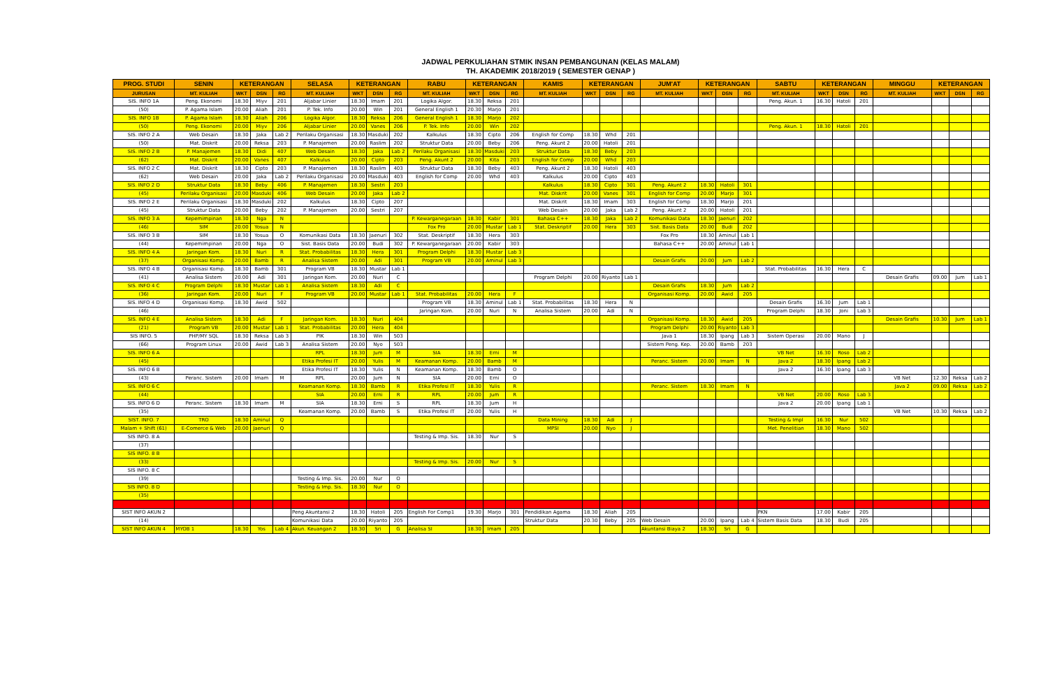JADWAL PERKULIAHAN STMIK INSAN PEMBANGUNAN (KELAS MALAM)
TH. AKADEMIK 2018/2019 ( SEMESTER GENAP )
| PROG. STUDI | SENIN | KETERANGAN | | | SELASA | KETERANGAN | | | RABU | KETERANGAN | | | KAMIS | KETERANGAN | | | JUM'AT | KETERANGAN | | | SABTU | KETERANGAN | | | MINGGU | KETERANGAN | | |
| --- | --- | --- | --- | --- | --- | --- | --- | --- | --- | --- | --- | --- | --- | --- | --- | --- | --- | --- | --- | --- | --- | --- | --- | --- | --- | --- | --- | --- |
| JURUSAN | MT. KULIAH | WKT | DSN | RG | MT. KULIAH | WKT | DSN | RG | MT. KULIAH | WKT | DSN | RG | MT. KULIAH | WKT | DSN | RG | MT. KULIAH | WKT | DSN | RG | MT. KULIAH | WKT | DSN | RG | MT. KULIAH | WKT | DSN | RG |
| SIS. INFO 1A | Peng. Ekonomi | 18.30 | Miyv | 201 | Aljabar Linier | 18.30 | Imam | 201 | Logika Algor. | 18.30 | Reksa | 201 | | | | | | | | | Peng. Akun. 1 | 16.30 | Hatoli | 201 | | | | |
| (50) | P. Agama Islam | 20.00 | Aliah | 201 | P. Tek. Info | 20.00 | Win | 201 | General English 1 | 20.30 | Marjo | 201 | | | | | | | | | | | | | | | | |
| SIS. INFO 1B | P. Agama Islam | 18.30 | Aliah | 206 | Logika Algor. | 18.30 | Reksa | 206 | General English 1 | 18.30 | Marjo | 202 | | | | | | | | | | | | | | | | |
| (50) | Peng. Ekonomi | 20.00 | Miyv | 206 | Aljabar Linier | 20.00 | Vanes | 206 | P. Tek. Info | 20.00 | Win | 202 | | | | | | | | | Peng. Akun. 1 | 18.30 | Hatoli | 201 | | | | |
| SIS. INFO 2 A | Web Desain | 18.30 | Jaka | Lab 2 | Perilaku Organisasi | 18.30 | Masduki | 202 | Kalkulus | 18.30 | Cipto | 206 | English for Comp | 18.30 | Whd | 201 | | | | | | | | | | | | |
| (50) | Mat. Diskrit | 20.00 | Reksa | 203 | P. Manajemen | 20.00 | Raslim | 202 | Struktur Data | 20.00 | Beby | 206 | Peng. Akunt 2 | 20.00 | Hatoli | 201 | | | | | | | | | | | | |
| SIS. INFO 2 B | P. Manajemen | 18.30 | Didi | 407 | Web Desain | 18.30 | Jaka | Lab 2 | Perilaku Organisasi | 18.30 | Masduki | 203 | Struktur Data | 18.30 | Beby | 203 | | | | | | | | | | | | |
| (62) | Mat. Diskrit | 20.00 | Vanes | 407 | Kalkulus | 20.00 | Cipto | 203 | Peng. Akunt 2 | 20.00 | Kita | 203 | English for Comp | 20.00 | Whd | 203 | | | | | | | | | | | | |
| SIS. INFO 2 C | Mat. Diskrit | 18.30 | Cipto | 203 | P. Manajemen | 18.30 | Raslim | 403 | Struktur Data | 18.30 | Beby | 403 | Peng. Akunt 2 | 18.30 | Hatoli | 403 | | | | | | | | | | | | |
| (62) | Web Desain | 20.00 | Jaka | Lab 2 | Perilaku Organisasi | 20.00 | Masduki | 403 | English for Comp | 20.00 | Whd | 403 | Kalkulus | 20.00 | Cipto | 403 | | | | | | | | | | | | |
| SIS. INFO 2 D | Struktur Data | 18.30 | Beby | 406 | P. Manajemen | 18.30 | Sestri | 203 | | | | | Kalkulus | 18.30 | Cipto | 301 | Peng. Akunt 2 | 18.30 | Hatoli | 301 | | | | | | | | |
| (45) | Perilaku Organisasi | 20.00 | Masduki | 406 | Web Desain | 20.00 | Jaka | Lab 2 | | | | | Mat. Diskrit | 20.00 | Vanes | 301 | English for Comp | 20.00 | Marjo | 301 | | | | | | | | |
| SIS. INFO 2 E | Perilaku Organisasi | 18.30 | Masduki | 202 | Kalkulus | 18.30 | Cipto | 207 | | | | | Mat. Diskrit | 18.30 | Imam | 303 | English for Comp | 18.30 | Marjo | 201 | | | | | | | | |
| (45) | Struktur Data | 20.00 | Beby | 202 | P. Manajemen | 20.00 | Sestri | 207 | | | | | Web Desain | 20.00 | Jaka | Lab 2 | Peng. Akunt 2 | 20.00 | Hatoli | 201 | | | | | | | | |
| SIS. INFO 3 A | Kepemimpinan | 18.30 | Nga | N | | | | | P. Kewarganegaraan | 18.30 | Kabir | 301 | Bahasa C++ | 18.30 | Jaka | Lab 2 | Komunikasi Data | 18.30 | Jaenuri | 202 | | | | | | | | |
| (46) | SIM | 20.00 | Yosua | N | | | | | Fox Pro | 20.00 | Mustar | Lab 1 | Stat. Deskriptif | 20.00 | Hera | 303 | Sist. Basis Data | 20.00 | Budi | 202 | | | | | | | | |
| SIS. INFO 3 B | SIM | 18.30 | Yosua | O | Komunikasi Data | 18.30 | Jaenuri | 302 | Stat. Deskriptif | 18.30 | Hera | 303 | | | | | Fox Pro | 18.30 | Aminul | Lab 1 | | | | | | | | |
| (44) | Kepemimpinan | 20.00 | Nga | O | Sist. Basis Data | 20.00 | Budi | 302 | P. Kewarganegaraan | 20.00 | Kabir | 303 | | | | | Bahasa C++ | 20.00 | Aminul | Lab 1 | | | | | | | | |
| SIS. INFO 4 A | Jaringan Kom. | 18.30 | Nuri | R | Stat. Probabilitas | 18.30 | Hera | 301 | Program Delphi | 18.30 | Mustar | Lab 3 | | | | | | | | | | | | | | | | |
| (37) | Organisasi Komp. | 20.00 | Bamb | R | Analisa Sistem | 20.00 | Adi | 301 | Program VB | 20.00 | Aminul | Lab 3 | | | | | Desain Grafis | 20.00 | Jum | Lab 2 | | | | | | | | |
| SIS. INFO 4 B | Organisasi Komp. | 18.30 | Bamb | 301 | Program VB | 18.30 | Mustar | Lab 1 | | | | | | | | | | | | | Stat. Probabilitas | 16.30 | Hera | C | | | | |
| (41) | Analisa Sistem | 20.00 | Adi | 301 | Jaringan Kom. | 20.00 | Nuri | C | | | | | Program Delphi | 20.00 | Riyanto | Lab 1 | | | | | | | | | Desain Grafis | 09.00 | Jum | Lab 1 |
| SIS. INFO 4 C | Program Delphi | 18.30 | Mustar | Lab 1 | Analisa Sistem | 18.30 | Adi | C | | | | | | | | | Desain Grafis | 18.30 | Jum | Lab 2 | | | | | | | | |
| (36) | Jaringan Kom. | 20.00 | Nuri | F | Program VB | 20.00 | Mustar | Lab 1 | Stat. Probabilitas | 20.00 | Hera | F | | | | | Organisasi Komp. | 20.00 | Awid | 205 | | | | | | | | |
| SIS. INFO 4 D | Organisasi Komp. | 18.30 | Awid | 502 | | | | | Program VB | 18.30 | Aminul | Lab 1 | Stat. Probabilitas | 18.30 | Hera | N | | | | | Desain Grafis | 16.30 | Jum | Lab 1 | | | | |
| (46) | | | | | | | | | Jaringan Kom. | 20.00 | Nuri | N | Analisa Sistem | 20.00 | Adi | N | | | | | Program Delphi | 18.30 | Joni | Lab 3 | | | | |
| SIS. INFO 4 E | Analisa Sistem | 18.30 | Adi | F | Jaringan Kom. | 18.30 | Nuri | 404 | | | | | | | | | Organisasi Komp. | 18.30 | Awid | 205 | | | | | Desain Grafis | 10.30 | Jum | Lab 1 |
| (21) | Program VB | 20.00 | Mustar | Lab 1 | Stat. Probabilitas | 20.00 | Hera | 404 | | | | | | | | | Program Delphi | 20.00 | Riyanto | Lab 3 | | | | | | | | |
| SIS INFO. 5 | PHP/MY SQL | 18.30 | Reksa | Lab 3 | PIK | 18.30 | Win | 503 | | | | | | | | | Java 1 | 18.30 | Ipang | Lab 3 | Sistem Operasi | 20.00 | Mano | J | | | | |
| (66) | Program Linux | 20.00 | Awid | Lab 3 | Analisa Sistem | 20.00 | Nyo | 503 | | | | | | | | | Sistem Peng. Kep. | 20.00 | Bamb | 203 | | | | | | | | |
| SIS. INFO 6 A | | | | | RPL | 18.30 | Jum | M | SIA | 18.30 | Erni | M | | | | | | | | | VB Net | 16.30 | Roso | Lab 2 | | | | |
| (45) | | | | | Etika Profesi IT | 20.00 | Yulis | M | Keamanan Komp. | 20.00 | Bamb | M | | | | | Peranc. Sistem | 20.00 | Imam | N | Java 2 | 18.30 | Ipang | Lab 2 | | | | |
| SIS. INFO 6 B | | | | | Etika Profesi IT | 18.30 | Yulis | N | Keamanan Komp. | 18.30 | Bamb | O | | | | | | | | | Java 2 | 16.30 | Ipang | Lab 3 | | | | |
| (43) | Peranc. Sistem | 20.00 | Imam | M | RPL | 20.00 | Jum | N | SIA | 20.00 | Erni | O | | | | | | | | | | | | | VB Net | 12.30 | Reksa | Lab 2 |
| SIS. INFO 6 C | | | | | Keamanan Komp. | 18.30 | Bamb | R | Etika Profesi IT | 18.30 | Yulis | R | | | | | Peranc. Sistem | 18.30 | Imam | N | | | | | Java 2 | 09.00 | Reksa | Lab 2 |
| (44) | | | | | SIA | 20.00 | Erni | R | RPL | 20.00 | Jum | R | | | | | | | | | VB Net | 20.00 | Roso | Lab 3 | | | | |
| SIS. INFO 6 D | Peranc. Sistem | 18.30 | Imam | M | SIA | 18.30 | Erni | S | RPL | 18.30 | Jum | H | | | | | | | | | Java 2 | 20.00 | Ipang | Lab 1 | | | | |
| (35) | | | | | Keamanan Komp. | 20.00 | Bamb | S | Etika Profesi IT | 20.00 | Yulis | H | | | | | | | | | | | | | VB Net | 10.30 | Reksa | Lab 2 |
| SIST. INFO. 7 | TRO | 18.30 | Aminul | Q | | | | | | | | | Data Mining | 18.30 | Adi | J | | | | | Testing & Impl | 16.30 | Nur | 502 | | | | |
| Malam + Shift (61) | E-Comerce & Web | 20.00 | Jaenuri | Q | | | | | | | | | MPSI | 20.00 | Nyo | J | | | | | Met. Penelitian | 18.30 | Mano | 502 | | | | |
| SIS INFO. 8 A | | | | | | | | | Testing & Imp. Sis. | 18.30 | Nur | S | | | | | | | | | | | | | | | | |
| (37) | | | | | | | | | | | | | | | | | | | | | | | | | | | | |
| SIS INFO. 8 B | | | | | | | | | | | | | | | | | | | | | | | | | | | | |
| (33) | | | | | | | | | Testing & Imp. Sis. | 20.00 | Nur | S | | | | | | | | | | | | | | | | |
| SIS INFO. 8 C | | | | | | | | | | | | | | | | | | | | | | | | | | | | |
| (39) | | | | | Testing & Imp. Sis. | 20.00 | Nur | O | | | | | | | | | | | | | | | | | | | | |
| SIS INFO. 8 D | | | | | Testing & Imp. Sis. | 18.30 | Nur | O | | | | | | | | | | | | | | | | | | | | |
| (35) | | | | | | | | | | | | | | | | | | | | | | | | | | | | |
| SIST INFO AKUN 2 | | | | | Peng Akuntansi 2 | 18.30 | Hatoli | 205 | English For Comp1 | 19.30 | Marjo | 301 | Pendidikan Agama | 18.30 | Aliah | 205 | | | | | PKN | 17.00 | Kabir | 205 | | | | |
| (14) | | | | | Komunikasi Data | 20.00 | Riyanto | 205 | | | | | Struktur Data | 20.30 | Beby | 205 | Web Desain | 20.00 | Ipang | Lab 4 | Sistem Basis Data | 18.30 | Budi | 205 | | | | |
| SIST INFO AKUN 4 | MYOB 1 | 18.30 | Yos | Lab 4 | Akun. Keuangan 2 | 18.30 | Sri | G | Analisa SI | 18.30 | Imam | 205 | | | | | Akuntansi Biaya 2 | 18.30 | Sri | G | | | | | | | | |